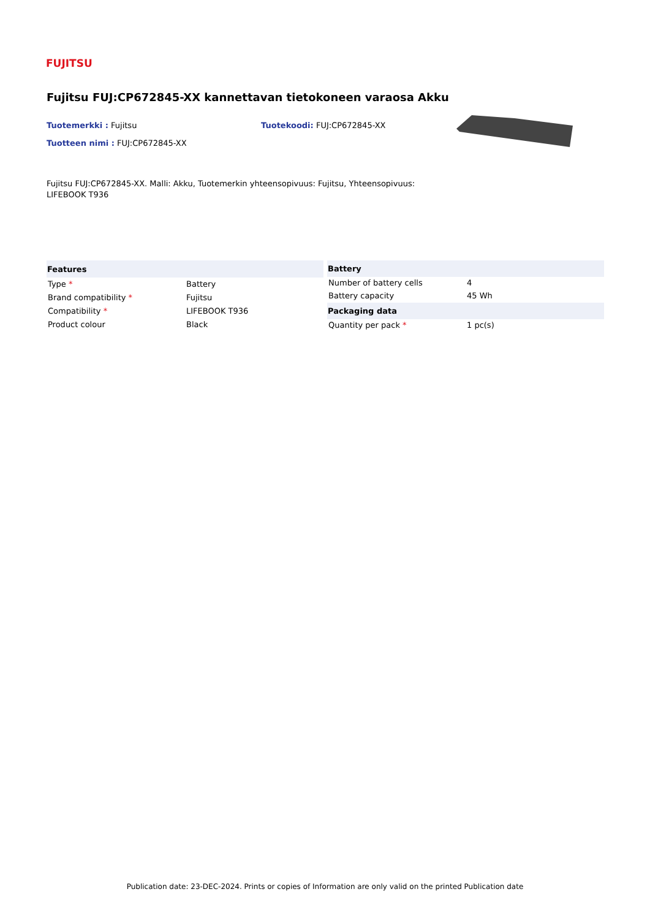FUJITSU
Fujitsu FUJ:CP672845-XX kannettavan tietokoneen varaosa Akku
Tuotemerkki : Fujitsu
Tuotteen nimi : FUJ:CP672845-XX
Tuotekoodi: FUJ:CP672845-XX
Fujitsu FUJ:CP672845-XX. Malli: Akku, Tuotemerkin yhteensopivuus: Fujitsu, Yhteensopivuus: LIFEBOOK T936
| Features | |
| --- | --- |
| Type * | Battery |
| Brand compatibility * | Fujitsu |
| Compatibility * | LIFEBOOK T936 |
| Product colour | Black |
| Battery | |
| --- | --- |
| Number of battery cells | 4 |
| Battery capacity | 45 Wh |
| Packaging data | |
| Quantity per pack * | 1 pc(s) |
Publication date: 23-DEC-2024. Prints or copies of Information are only valid on the printed Publication date